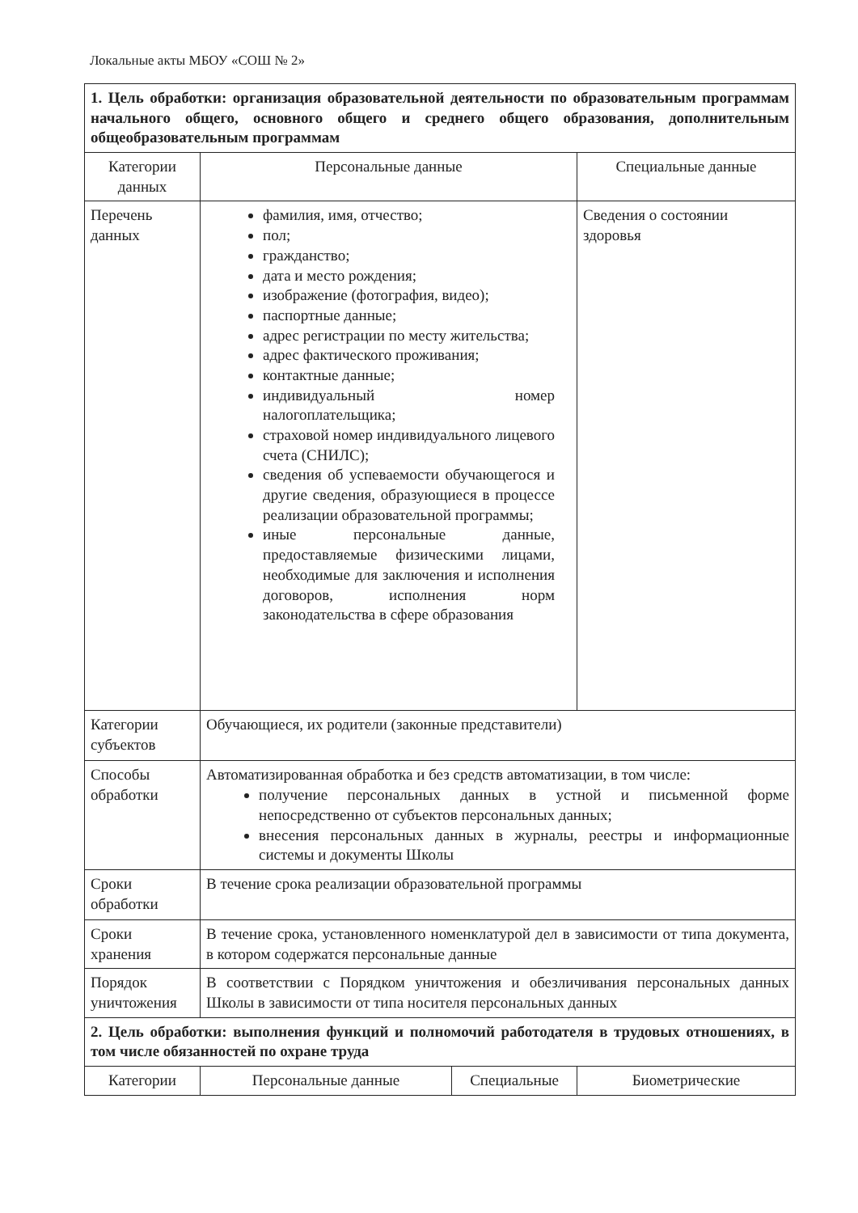Локальные акты МБОУ «СОШ № 2»
| 1. Цель обработки: организация образовательной деятельности по образовательным программам начального общего, основного общего и среднего общего образования, дополнительным общеобразовательным программам | | | |
| Категории данных | Персональные данные | | Специальные данные |
| Перечень данных | фамилия, имя, отчество; пол; гражданство; дата и место рождения; изображение (фотография, видео); паспортные данные; адрес регистрации по месту жительства; адрес фактического проживания; контактные данные; индивидуальный номер налогоплательщика; страховой номер индивидуального лицевого счета (СНИЛС); сведения об успеваемости обучающегося и другие сведения, образующиеся в процессе реализации образовательной программы; иные персональные данные, предоставляемые физическими лицами, необходимые для заключения и исполнения договоров, исполнения норм законодательства в сфере образования | | Сведения о состоянии здоровья |
| Категории субъектов | Обучающиеся, их родители (законные представители) | | |
| Способы обработки | Автоматизированная обработка и без средств автоматизации, в том числе: получение персональных данных в устной и письменной форме непосредственно от субъектов персональных данных; внесения персональных данных в журналы, реестры и информационные системы и документы Школы | | |
| Сроки обработки | В течение срока реализации образовательной программы | | |
| Сроки хранения | В течение срока, установленного номенклатурой дел в зависимости от типа документа, в котором содержатся персональные данные | | |
| Порядок уничтожения | В соответствии с Порядком уничтожения и обезличивания персональных данных Школы в зависимости от типа носителя персональных данных | | |
| 2. Цель обработки: выполнения функций и полномочий работодателя в трудовых отношениях, в том числе обязанностей по охране труда | | | |
| Категории | Персональные данные | Специальные | Биометрические |